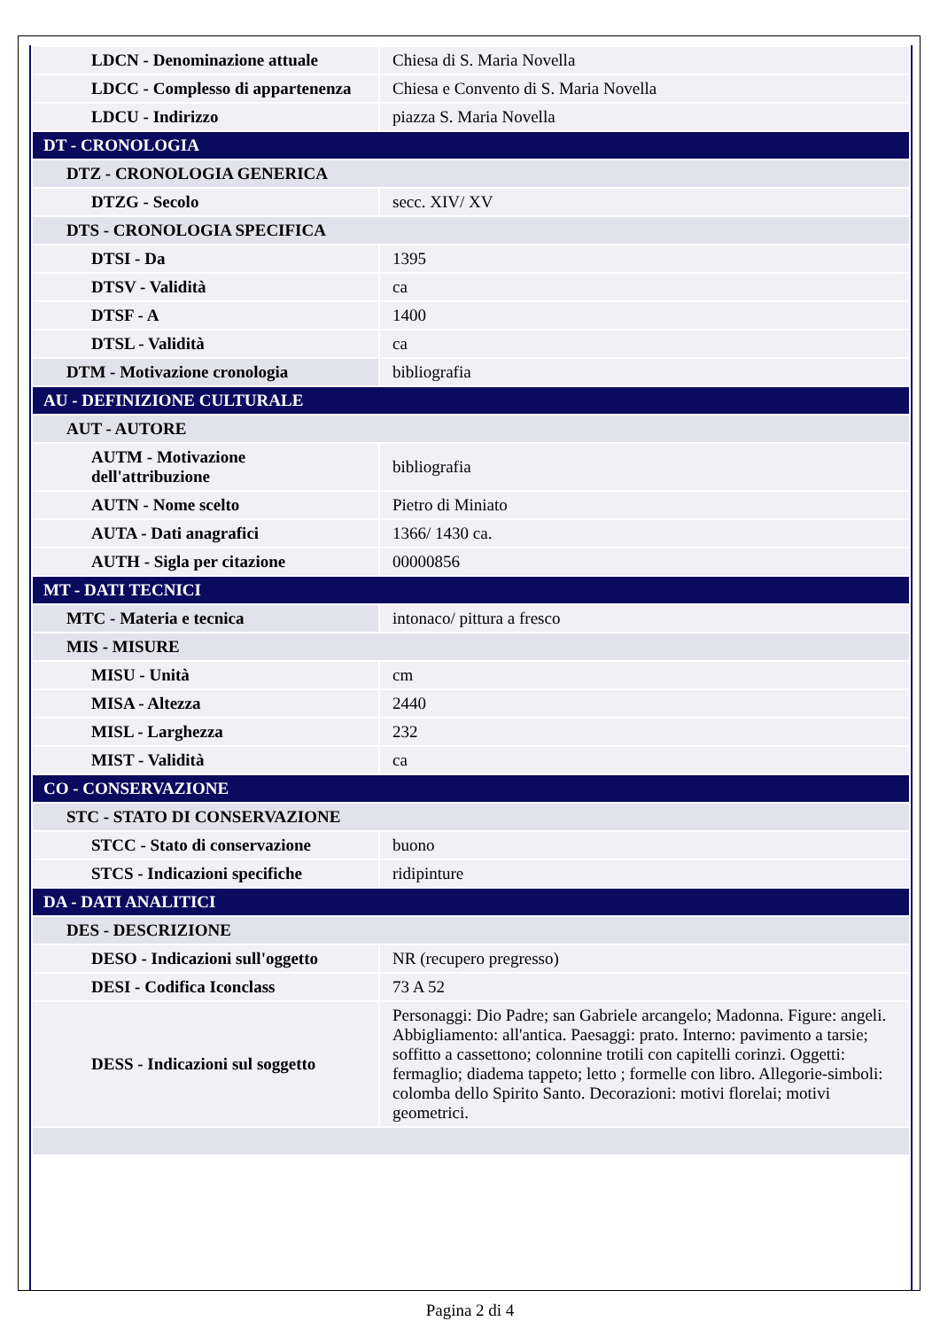| LDCN - Denominazione attuale | Chiesa di S. Maria Novella |
| LDCC - Complesso di appartenenza | Chiesa e Convento di S. Maria Novella |
| LDCU - Indirizzo | piazza S. Maria Novella |
| DT - CRONOLOGIA | |
| DTZ - CRONOLOGIA GENERICA | |
| DTZG - Secolo | secc. XIV/ XV |
| DTS - CRONOLOGIA SPECIFICA | |
| DTSI - Da | 1395 |
| DTSV - Validità | ca |
| DTSF - A | 1400 |
| DTSL - Validità | ca |
| DTM - Motivazione cronologia | bibliografia |
| AU - DEFINIZIONE CULTURALE | |
| AUT - AUTORE | |
| AUTM - Motivazione dell'attribuzione | bibliografia |
| AUTN - Nome scelto | Pietro di Miniato |
| AUTA - Dati anagrafici | 1366/ 1430 ca. |
| AUTH - Sigla per citazione | 00000856 |
| MT - DATI TECNICI | |
| MTC - Materia e tecnica | intonaco/ pittura a fresco |
| MIS - MISURE | |
| MISU - Unità | cm |
| MISA - Altezza | 2440 |
| MISL - Larghezza | 232 |
| MIST - Validità | ca |
| CO - CONSERVAZIONE | |
| STC - STATO DI CONSERVAZIONE | |
| STCC - Stato di conservazione | buono |
| STCS - Indicazioni specifiche | ridipinture |
| DA - DATI ANALITICI | |
| DES - DESCRIZIONE | |
| DESO - Indicazioni sull'oggetto | NR (recupero pregresso) |
| DESI - Codifica Iconclass | 73 A 52 |
| DESS - Indicazioni sul soggetto | Personaggi: Dio Padre; san Gabriele arcangelo; Madonna. Figure: angeli. Abbigliamento: all'antica. Paesaggi: prato. Interno: pavimento a tarsie; soffitto a cassettono; colonnine trotili con capitelli corinzi. Oggetti: fermaglio; diadema tappeto; letto ; formelle con libro. Allegorie-simboli: colomba dello Spirito Santo. Decorazioni: motivi florelai; motivi geometrici. |
Pagina 2 di 4